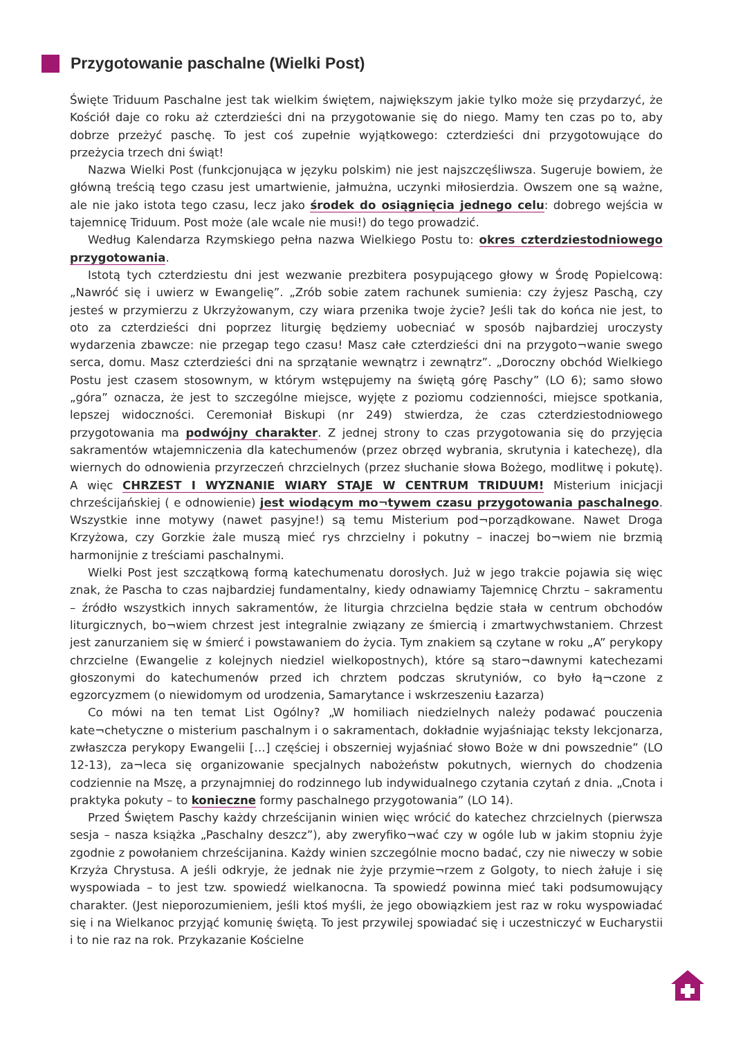Przygotowanie paschalne (Wielki Post)
Święte Triduum Paschalne jest tak wielkim świętem, największym jakie tylko może się przydarzyć, że Kościół daje co roku aż czterdzieści dni na przygotowanie się do niego. Mamy ten czas po to, aby dobrze przeżyć paschę. To jest coś zupełnie wyjątkowego: czterdzieści dni przygotowujące do przeżycia trzech dni świąt!
Nazwa Wielki Post (funkcjonująca w języku polskim) nie jest najszczęśliwsza. Sugeruje bowiem, że główną treścią tego czasu jest umartwienie, jałmużna, uczynki miłosierdzia. Owszem one są ważne, ale nie jako istota tego czasu, lecz jako środek do osiągnięcia jednego celu: dobrego wejścia w tajemnicę Triduum. Post może (ale wcale nie musi!) do tego prowadzić.
Według Kalendarza Rzymskiego pełna nazwa Wielkiego Postu to: okres czterdziestodniowego przygotowania.
Istotą tych czterdziestu dni jest wezwanie prezbitera posypującego głowy w Środę Popielcową: „Nawróć się i uwierz w Ewangelię”. „Zrób sobie zatem rachunek sumienia: czy żyjesz Paschą, czy jesteś w przymierzu z Ukrzyżowanym, czy wiara przenika twoje życie? Jeśli tak do końca nie jest, to oto za czterdzieści dni poprzez liturgię będziemy uobecniać w sposób najbardziej uroczysty wydarzenia zbawcze: nie przegap tego czasu! Masz całe czterdzieści dni na przygoto¬wanie swego serca, domu. Masz czterdzieści dni na sprzątanie wewnątrz i zewnątrz”. „Doroczny obchód Wielkiego Postu jest czasem stosownym, w którym wstępujemy na świętą górę Paschy” (LO 6); samo słowo „góra” oznacza, że jest to szczególne miejsce, wyjęte z poziomu codzienności, miejsce spotkania, lepszej widoczności. Ceremoniał Biskupi (nr 249) stwierdza, że czas czterdziestodniowego przygotowania ma podwójny charakter. Z jednej strony to czas przygotowania się do przyjęcia sakramentów wtajemniczenia dla katechumenów (przez obrzęd wybrania, skrutynia i katechezę), dla wiernych do odnowienia przyrzeczeń chrzcielnych (przez słuchanie słowa Bożego, modlitwę i pokutę). A więc CHRZEST I WYZNANIE WIARY STAJE W CENTRUM TRIDUUM! Misterium inicjacji chrześcijańskiej ( e odnowienie) jest wiodącym mo¬tywem czasu przygotowania paschalnego. Wszystkie inne motywy (nawet pasyjne!) są temu Misterium pod¬porządkowane. Nawet Droga Krzyżowa, czy Gorzkie żale muszą mieć rys chrzcielny i pokutny – inaczej bo¬wiem nie brzmią harmonijnie z treściami paschalnymi.
Wielki Post jest szczątkową formą katechumenatu dorosłych. Już w jego trakcie pojawia się więc znak, że Pascha to czas najbardziej fundamentalny, kiedy odnawiamy Tajemnicę Chrztu – sakramentu – źródło wszystkich innych sakramentów, że liturgia chrzcielna będzie stała w centrum obchodów liturgicznych, bo¬wiem chrzest jest integralnie związany ze śmiercią i zmartwychwstaniem. Chrzest jest zanurzaniem się w śmierć i powstawaniem do życia. Tym znakiem są czytane w roku „A” perykopy chrzcielne (Ewangelie z kolejnych niedziel wielkopostnych), które są staro¬dawnymi katechezami głoszonymi do katechumenów przed ich chrztem podczas skrutyniów, co było łą¬czone z egzorcyzmem (o niewidomym od urodzenia, Samarytance i wskrzeszeniu Łazarza)
Co mówi na ten temat List Ogólny? „W homiliach niedzielnych należy podawać pouczenia kate¬chetyczne o misterium paschalnym i o sakramentach, dokładnie wyjaśniając teksty lekcjonarza, zwłaszcza perykopy Ewangelii […] częściej i obszerniej wyjaśniać słowo Boże w dni powszednie” (LO 12-13), za¬leca się organizowanie specjalnych nabożeństw pokutnych, wiernych do chodzenia codziennie na Mszę, a przynajmniej do rodzinnego lub indywidualnego czytania czytań z dnia. „Cnota i praktyka pokuty – to konieczne formy paschalnego przygotowania” (LO 14).
Przed Świętem Paschy każdy chrześcijanin winien więc wrócić do katechez chrzcielnych (pierwsza sesja – nasza książka „Paschalny deszcz”), aby zweryfiko¬wać czy w ogóle lub w jakim stopniu żyje zgodnie z powołaniem chrześcijanina. Każdy winien szczególnie mocno badać, czy nie niweczy w sobie Krzyża Chrystusa. A jeśli odkryje, że jednak nie żyje przymie¬rzem z Golgoty, to niech żałuje i się wyspowiada – to jest tzw. spowiedź wielkanocna. Ta spowiedź powinna mieć taki podsumowujący charakter. (Jest nieporozumieniem, jeśli ktoś myśli, że jego obowiązkiem jest raz w roku wyspowiadać się i na Wielkanoc przyjąć komunię świętą. To jest przywilej spowiadać się i uczestniczyć w Eucharystii i to nie raz na rok. Przykazanie Kościelne